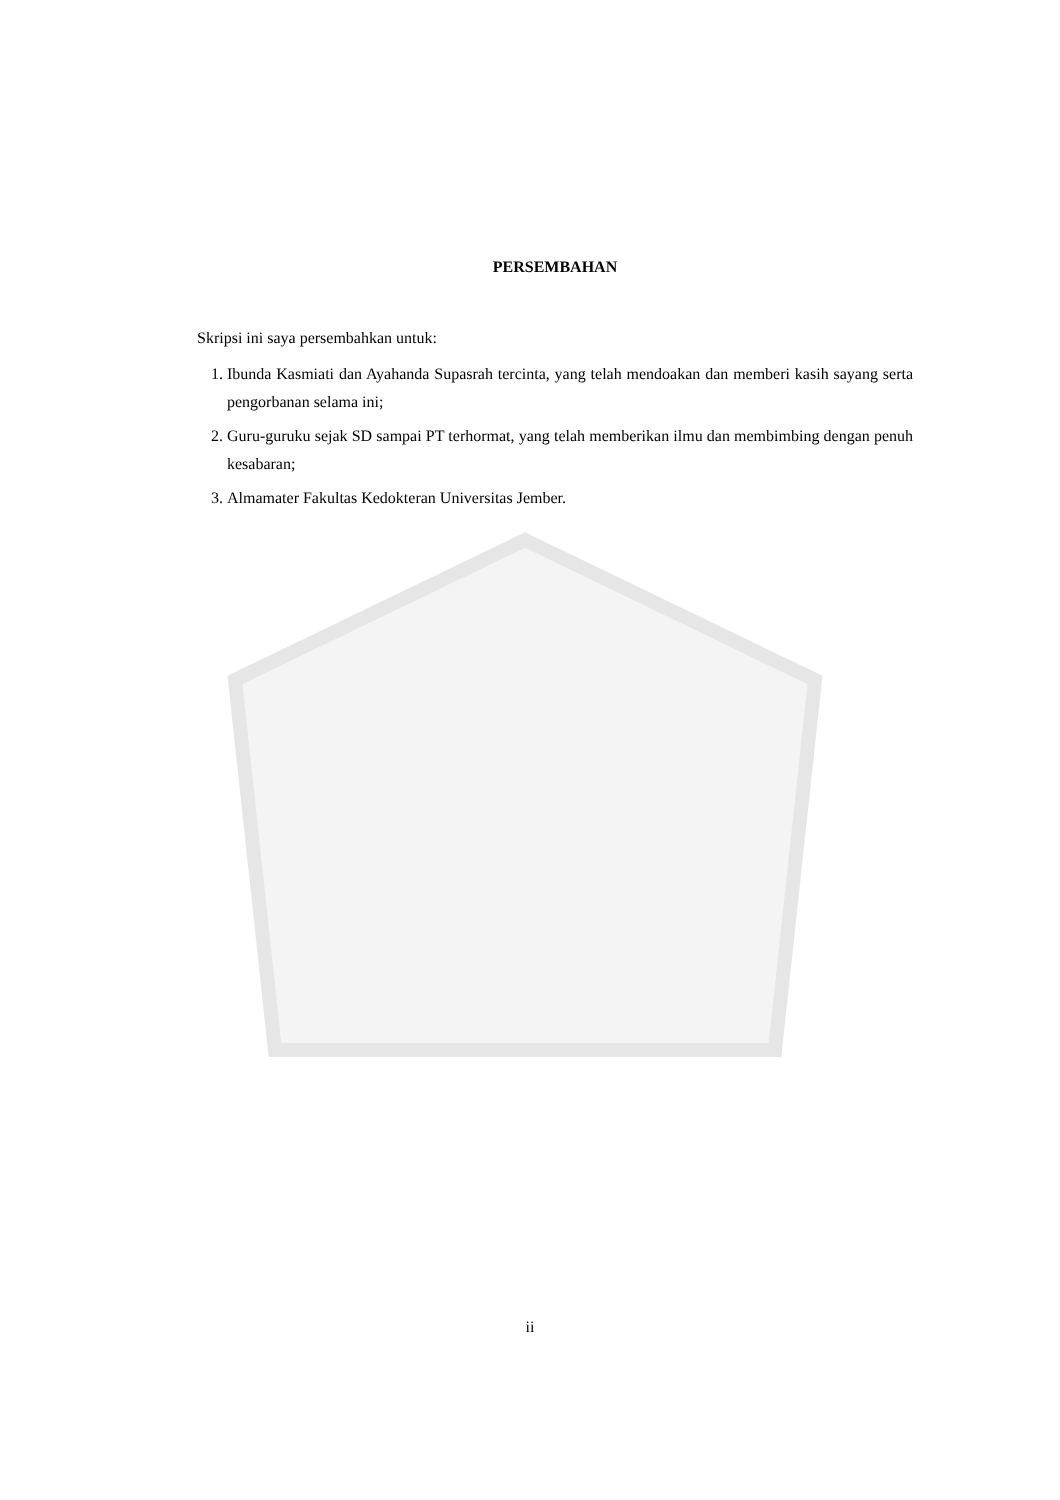PERSEMBAHAN
Skripsi ini saya persembahkan untuk:
1. Ibunda Kasmiati dan Ayahanda Supasrah tercinta, yang telah mendoakan dan memberi kasih sayang serta pengorbanan selama ini;
2. Guru-guruku sejak SD sampai PT terhormat, yang telah memberikan ilmu dan membimbing dengan penuh kesabaran;
3. Almamater Fakultas Kedokteran Universitas Jember.
ii